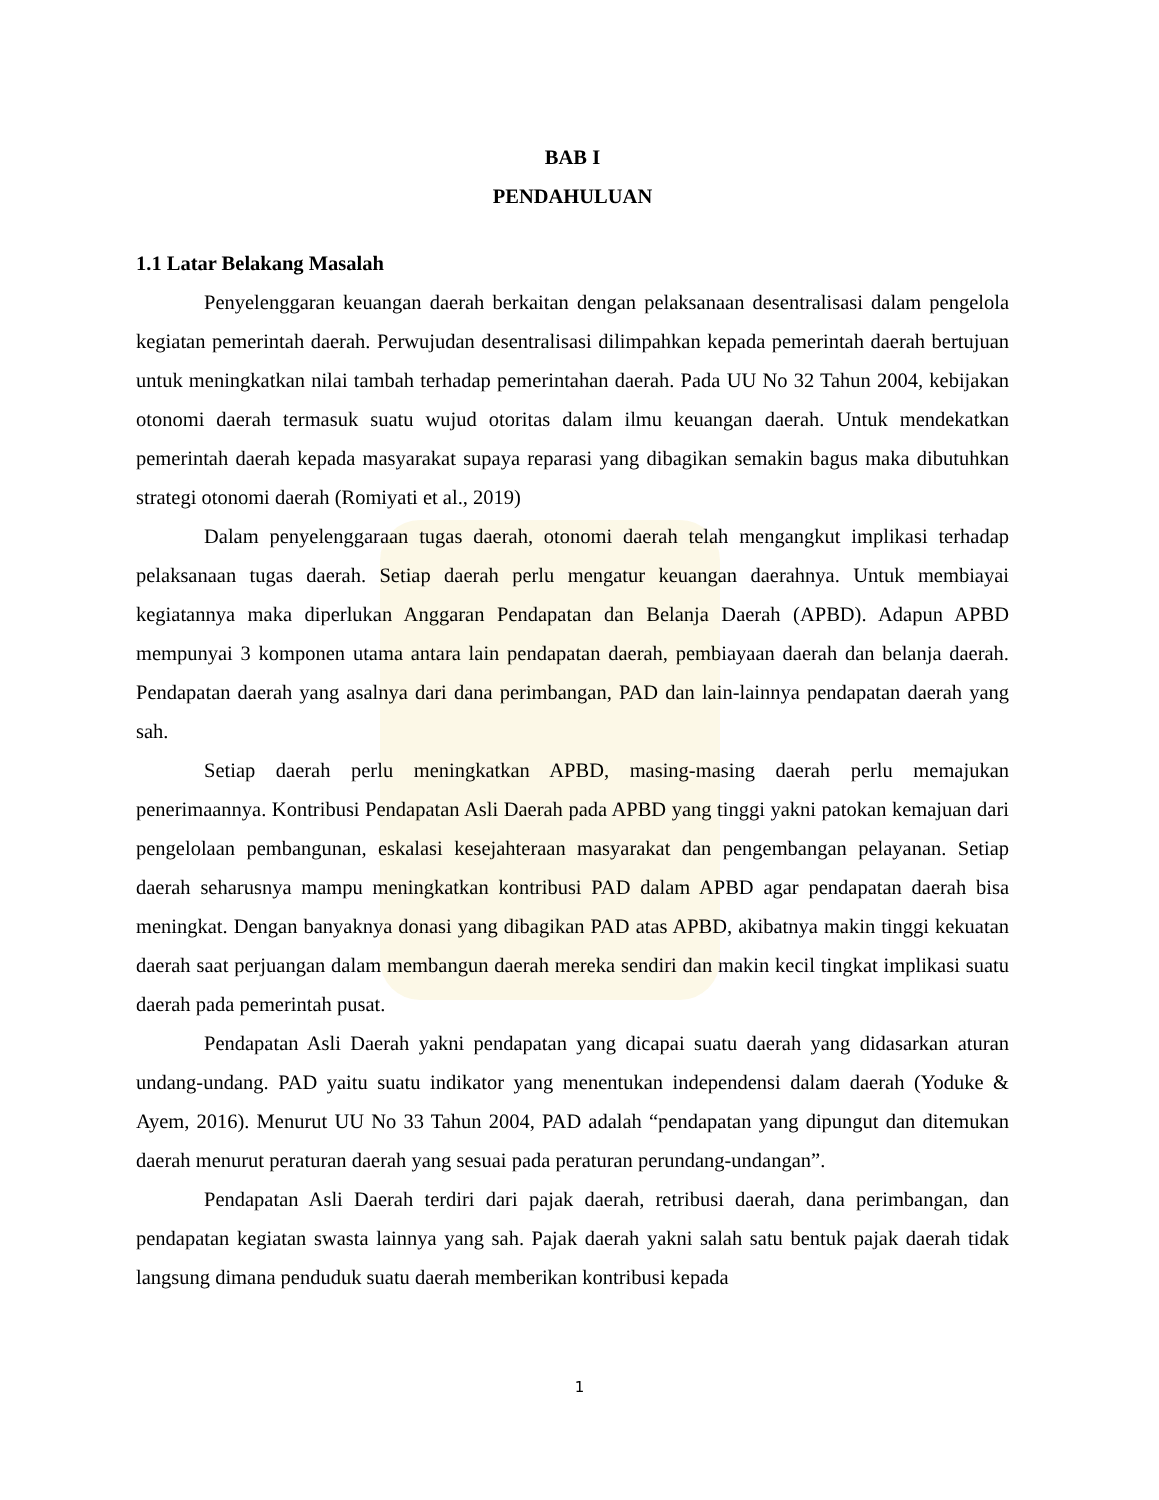BAB I
PENDAHULUAN
1.1 Latar Belakang Masalah
Penyelenggaran keuangan daerah berkaitan dengan pelaksanaan desentralisasi dalam pengelola kegiatan pemerintah daerah. Perwujudan desentralisasi dilimpahkan kepada pemerintah daerah bertujuan untuk meningkatkan nilai tambah terhadap pemerintahan daerah. Pada UU No 32 Tahun 2004, kebijakan otonomi daerah termasuk suatu wujud otoritas dalam ilmu keuangan daerah. Untuk mendekatkan pemerintah daerah kepada masyarakat supaya reparasi yang dibagikan semakin bagus maka dibutuhkan strategi otonomi daerah (Romiyati et al., 2019)
Dalam penyelenggaraan tugas daerah, otonomi daerah telah mengangkut implikasi terhadap pelaksanaan tugas daerah. Setiap daerah perlu mengatur keuangan daerahnya. Untuk membiayai kegiatannya maka diperlukan Anggaran Pendapatan dan Belanja Daerah (APBD). Adapun APBD mempunyai 3 komponen utama antara lain pendapatan daerah, pembiayaan daerah dan belanja daerah. Pendapatan daerah yang asalnya dari dana perimbangan, PAD dan lain-lainnya pendapatan daerah yang sah.
Setiap daerah perlu meningkatkan APBD, masing-masing daerah perlu memajukan penerimaannya. Kontribusi Pendapatan Asli Daerah pada APBD yang tinggi yakni patokan kemajuan dari pengelolaan pembangunan, eskalasi kesejahteraan masyarakat dan pengembangan pelayanan. Setiap daerah seharusnya mampu meningkatkan kontribusi PAD dalam APBD agar pendapatan daerah bisa meningkat. Dengan banyaknya donasi yang dibagikan PAD atas APBD, akibatnya makin tinggi kekuatan daerah saat perjuangan dalam membangun daerah mereka sendiri dan makin kecil tingkat implikasi suatu daerah pada pemerintah pusat.
Pendapatan Asli Daerah yakni pendapatan yang dicapai suatu daerah yang didasarkan aturan undang-undang. PAD yaitu suatu indikator yang menentukan independensi dalam daerah (Yoduke & Ayem, 2016). Menurut UU No 33 Tahun 2004, PAD adalah “pendapatan yang dipungut dan ditemukan daerah menurut peraturan daerah yang sesuai pada peraturan perundang-undangan”.
Pendapatan Asli Daerah terdiri dari pajak daerah, retribusi daerah, dana perimbangan, dan pendapatan kegiatan swasta lainnya yang sah. Pajak daerah yakni salah satu bentuk pajak daerah tidak langsung dimana penduduk suatu daerah memberikan kontribusi kepada
1